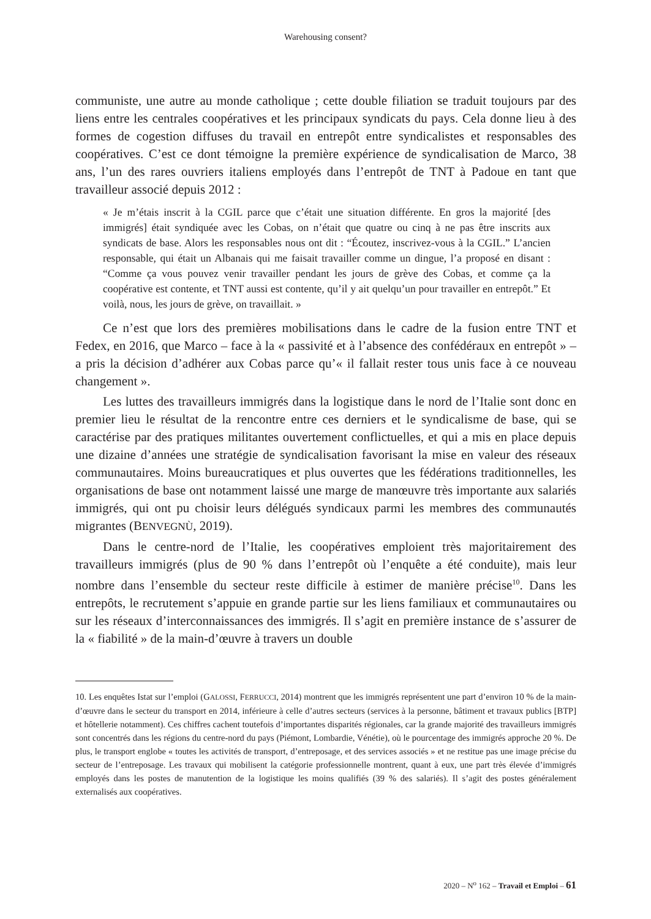Warehousing consent?
communiste, une autre au monde catholique ; cette double filiation se traduit toujours par des liens entre les centrales coopératives et les principaux syndicats du pays. Cela donne lieu à des formes de cogestion diffuses du travail en entrepôt entre syndicalistes et responsables des coopératives. C’est ce dont témoigne la première expérience de syndicalisation de Marco, 38 ans, l’un des rares ouvriers italiens employés dans l’entrepôt de TNT à Padoue en tant que travailleur associé depuis 2012 :
« Je m’étais inscrit à la CGIL parce que c’était une situation différente. En gros la majorité [des immigrés] était syndiquée avec les Cobas, on n’était que quatre ou cinq à ne pas être inscrits aux syndicats de base. Alors les responsables nous ont dit : “Écoutez, inscrivez-vous à la CGIL.” L’ancien responsable, qui était un Albanais qui me faisait travailler comme un dingue, l’a proposé en disant : “Comme ça vous pouvez venir travailler pendant les jours de grève des Cobas, et comme ça la coopérative est contente, et TNT aussi est contente, qu’il y ait quelqu’un pour travailler en entrepôt.” Et voilà, nous, les jours de grève, on travaillait. »
Ce n’est que lors des premières mobilisations dans le cadre de la fusion entre TNT et Fedex, en 2016, que Marco – face à la « passivité et à l’absence des confédéraux en entrepôt » – a pris la décision d’adhérer aux Cobas parce qu’« il fallait rester tous unis face à ce nouveau changement ».
Les luttes des travailleurs immigrés dans la logistique dans le nord de l’Italie sont donc en premier lieu le résultat de la rencontre entre ces derniers et le syndicalisme de base, qui se caractérise par des pratiques militantes ouvertement conflictuelles, et qui a mis en place depuis une dizaine d’années une stratégie de syndicalisation favorisant la mise en valeur des réseaux communautaires. Moins bureaucratiques et plus ouvertes que les fédérations traditionnelles, les organisations de base ont notamment laissé une marge de manœuvre très importante aux salariés immigrés, qui ont pu choisir leurs délégués syndicaux parmi les membres des communautés migrantes (BENVEGNÙ, 2019).
Dans le centre-nord de l’Italie, les coopératives emploient très majoritairement des travailleurs immigrés (plus de 90 % dans l’entrepôt où l’enquête a été conduite), mais leur nombre dans l’ensemble du secteur reste difficile à estimer de manière précise<sup>10</sup>. Dans les entrepôts, le recrutement s’appuie en grande partie sur les liens familiaux et communautaires ou sur les réseaux d’interconnaissances des immigrés. Il s’agit en première instance de s’assurer de la « fiabilité » de la main-d’œuvre à travers un double
10. Les enquêtes Istat sur l’emploi (GALOSSI, FERRUCCI, 2014) montrent que les immigrés représentent une part d’environ 10 % de la main-d’œuvre dans le secteur du transport en 2014, inférieure à celle d’autres secteurs (services à la personne, bâtiment et travaux publics [BTP] et hôtellerie notamment). Ces chiffres cachent toutefois d’importantes disparités régionales, car la grande majorité des travailleurs immigrés sont concentrés dans les régions du centre-nord du pays (Piémont, Lombardie, Vénétie), où le pourcentage des immigrés approche 20 %. De plus, le transport englobe « toutes les activités de transport, d’entreposage, et des services associés » et ne restitue pas une image précise du secteur de l’entreposage. Les travaux qui mobilisent la catégorie professionnelle montrent, quant à eux, une part très élevée d’immigrés employés dans les postes de manutention de la logistique les moins qualifiés (39 % des salariés). Il s’agit des postes généralement externalisés aux coopératives.
2020 – N<sup>o</sup> 162 – Travail et Emploi – 61